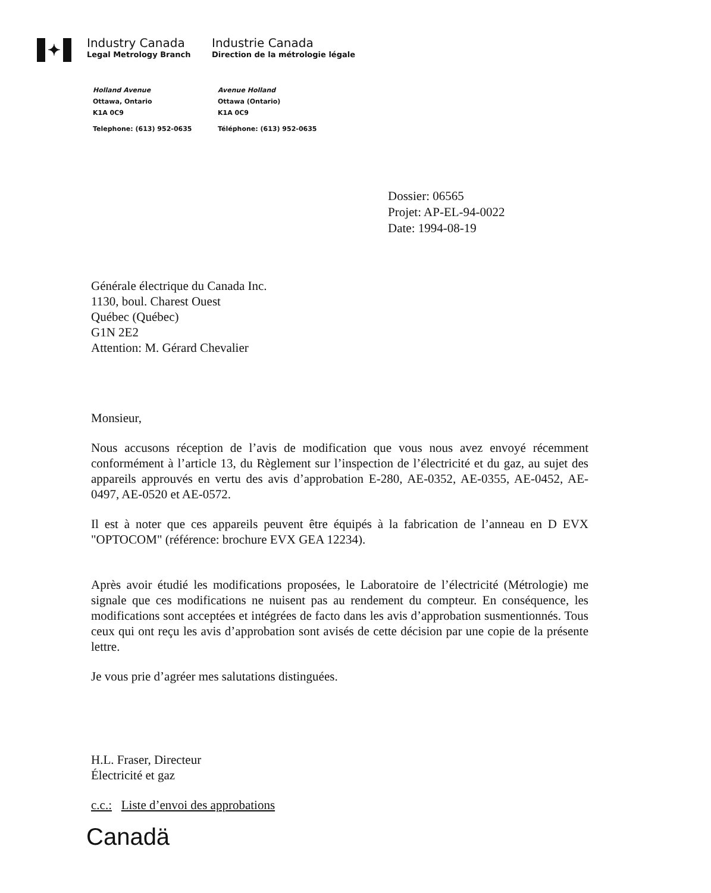✦
Industry Canada
Legal Metrology Branch
Industrie Canada
Direction de la métrologie légale
Holland Avenue
Ottawa, Ontario
K1A 0C9
Telephone: (613) 952-0635
Avenue Holland
Ottawa (Ontario)
K1A 0C9
Téléphone: (613) 952-0635
Dossier: 06565
Projet: AP-EL-94-0022
Date: 1994-08-19
Générale électrique du Canada Inc.
1130, boul. Charest Ouest
Québec (Québec)
G1N 2E2
Attention: M. Gérard Chevalier
Monsieur,
Nous accusons réception de l’avis de modification que vous nous avez envoyé récemment conformément à l’article 13, du Règlement sur l’inspection de l’électricité et du gaz, au sujet des appareils approuvés en vertu des avis d’approbation E-280, AE-0352, AE-0355, AE-0452, AE-0497, AE-0520 et AE-0572.
Il est à noter que ces appareils peuvent être équipés à la fabrication de l’anneau en D EVX "OPTOCOM" (référence: brochure EVX GEA 12234).
Après avoir étudié les modifications proposées, le Laboratoire de l’électricité (Métrologie) me signale que ces modifications ne nuisent pas au rendement du compteur. En conséquence, les modifications sont acceptées et intégrées de facto dans les avis d’approbation susmentionnés. Tous ceux qui ont reçu les avis d’approbation sont avisés de cette décision par une copie de la présente lettre.
Je vous prie d’agréer mes salutations distinguées.
H.L. Fraser, Directeur
Électricité et gaz
c.c.: Liste d’envoi des approbations
Canadä